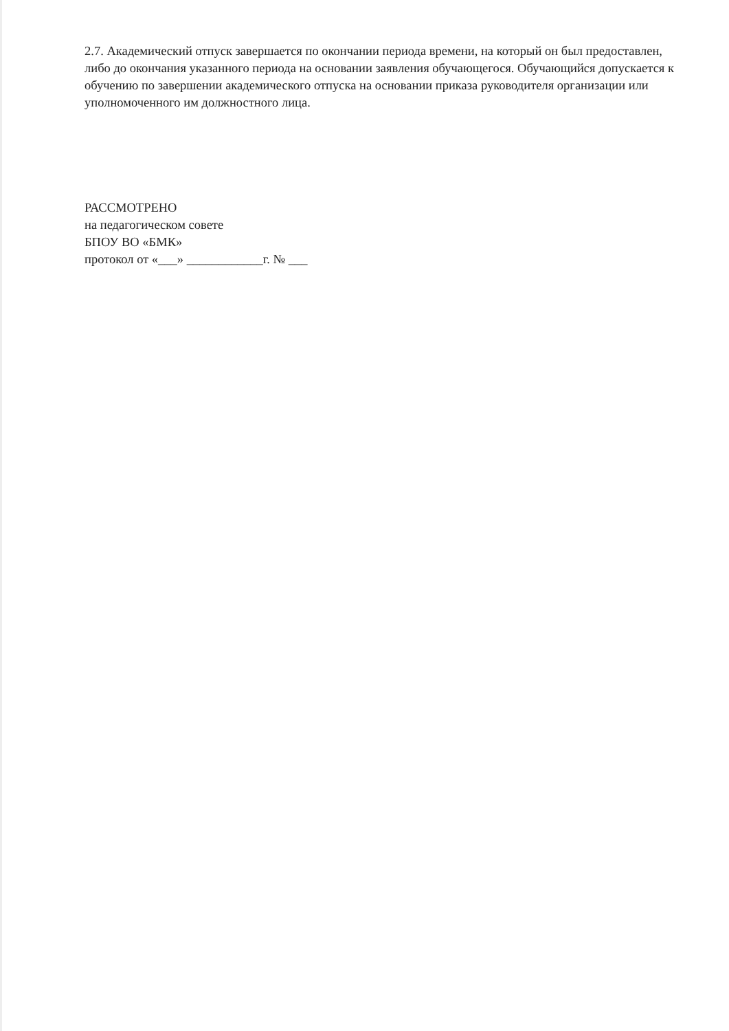2.7. Академический отпуск завершается по окончании периода времени, на который он был предоставлен, либо до окончания указанного периода на основании заявления обучающегося. Обучающийся допускается к обучению по завершении академического отпуска на основании приказа руководителя организации или уполномоченного им должностного лица.
РАССМОТРЕНО
на педагогическом совете
БПОУ ВО «БМК»
протокол от «___» ____________г. № ___